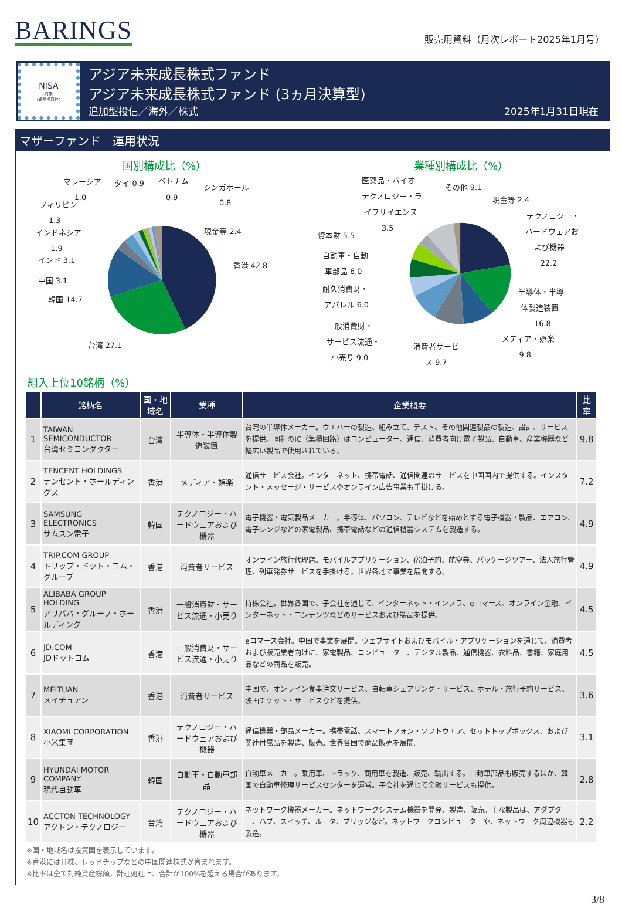BARINGS
販売用資料（月次レポート2025年1月号）
NISA
対象
(成長投資枠)
アジア未来成長株式ファンド
アジア未来成長株式ファンド (3ヵ月決算型)
追加型投信／海外／株式 2025年1月31日現在
マザーファンド　運用状況
国別構成比（%） 業種別構成比（%）
香港 42.8
台湾 27.1
韓国 14.7
中国 3.1
インド 3.1
1.9
インドネシア
1.3
フィリピン
1.0
マレーシア
タイ 0.9
ベトナム
0.9
シンガポール
0.8
現金等 2.4
医薬品・バイオ
テクノロジー・ラ
イフサイエンス
3.5
その他 9.1
現金等 2.4
テクノロジー・
ハードウェアお
よび機器
22.2
資本財 5.5
自動車・自動
車部品 6.0
耐久消費財・
アパレル 6.0
半導体・半導
体製造装置
16.8
一般消費財・
サービス流通・
小売り 9.0
消費者サービ
ス 9.7
メディア・娯楽
9.8
組入上位10銘柄（%）
| | 銘柄名 | 国・地域名 | 業種 | 企業概要 | 比率 |
| --- | --- | --- | --- | --- | --- |
| 1 | TAIWAN SEMICONDUCTOR 台湾セミコンダクター | 台湾 | 半導体・半導体製造装置 | 台湾の半導体メーカー。ウエハーの製造、組み立て、テスト、その他関連製品の製造、設計、サービスを提供。同社のIC（集積回路）はコンピューター、通信、消費者向け電子製品、自動車、産業機器など幅広い製品で使用されている。 | 9.8 |
| 2 | TENCENT HOLDINGS テンセント・ホールディングス | 香港 | メディア・娯楽 | 通信サービス会社。インターネット、携帯電話、通信関連のサービスを中国国内で提供する。インスタント・メッセージ・サービスやオンライン広告事業も手掛ける。 | 7.2 |
| 3 | SAMSUNG ELECTRONICS サムスン電子 | 韓国 | テクノロジー・ハードウェアおよび機器 | 電子機器・電気製品メーカー。半導体、パソコン、テレビなどを始めとする電子機器・製品、エアコン、電子レンジなどの家電製品、携帯電話などの通信機器システムを製造する。 | 4.9 |
| 4 | TRIP.COM GROUP トリップ・ドット・コム・グループ | 香港 | 消費者サービス | オンライン旅行代理店。モバイルアプリケーション、宿泊予約、航空券、パッケージツアー、法人旅行管理、列車発券サービスを手掛ける。世界各地で事業を展開する。 | 4.9 |
| 5 | ALIBABA GROUP HOLDING アリババ・グループ・ホールディング | 香港 | 一般消費財・サービス流通・小売り | 持株会社。世界各国で、子会社を通じて、インターネット・インフラ、eコマース、オンライン金融、インターネット・コンテンツなどのサービスおよび製品を提供。 | 4.5 |
| 6 | JD.COM JDドットコム | 香港 | 一般消費財・サービス流通・小売り | eコマース会社。中国で事業を展開。ウェブサイトおよびモバイル・アプリケーションを通じて、消費者および販売業者向けに、家電製品、コンピューター、デジタル製品、通信機器、衣料品、書籍、家庭用品などの商品を販売。 | 4.5 |
| 7 | MEITUAN メイチュアン | 香港 | 消費者サービス | 中国で、オンライン食事注文サービス、自転車シェアリング・サービス、ホテル・旅行予約サービス、映画チケット・サービスなどを提供。 | 3.6 |
| 8 | XIAOMI CORPORATION 小米集団 | 香港 | テクノロジー・ハードウェアおよび機器 | 通信機器・部品メーカー。携帯電話、スマートフォン・ソフトウエア、セットトップボックス、および関連付属品を製造、販売。世界各国で商品販売を展開。 | 3.1 |
| 9 | HYUNDAI MOTOR COMPANY 現代自動車 | 韓国 | 自動車・自動車部品 | 自動車メーカー。乗用車、トラック、商用車を製造、販売、輸出する。自動車部品も販売するほか、韓国で自動車修理サービスセンターを運営。子会社を通じて金融サービスも提供。 | 2.8 |
| 10 | ACCTON TECHNOLOGY アクトン・テクノロジー | 台湾 | テクノロジー・ハードウェアおよび機器 | ネットワーク機器メーカー。ネットワークシステム機器を開発、製造、販売。主な製品は、アダプター、ハブ、スイッチ、ルータ、ブリッジなど。ネットワークコンピューターや、ネットワーク周辺機器も製造。 | 2.2 |
※国・地域名は投資国を表示しています。
※香港にはＨ株、レッドチップなどの中国関連株式が含まれます。
※比率は全て対純資産総額。計理処理上、合計が100%を超える場合があります。
3/8